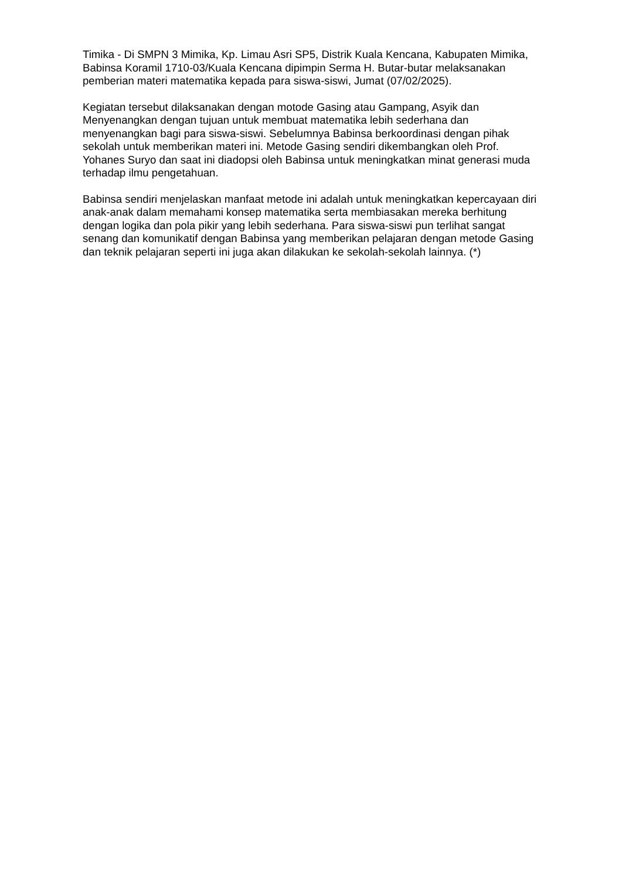Timika - Di SMPN 3 Mimika, Kp. Limau Asri SP5, Distrik Kuala Kencana, Kabupaten Mimika, Babinsa Koramil 1710-03/Kuala Kencana dipimpin Serma H. Butar-butar melaksanakan pemberian materi matematika kepada para siswa-siswi, Jumat (07/02/2025).
Kegiatan tersebut dilaksanakan dengan motode Gasing atau Gampang, Asyik dan Menyenangkan dengan tujuan untuk membuat matematika lebih sederhana dan menyenangkan bagi para siswa-siswi. Sebelumnya Babinsa berkoordinasi dengan pihak sekolah untuk memberikan materi ini. Metode Gasing sendiri dikembangkan oleh Prof. Yohanes Suryo dan saat ini diadopsi oleh Babinsa untuk meningkatkan minat generasi muda terhadap ilmu pengetahuan.
Babinsa sendiri menjelaskan manfaat metode ini adalah untuk meningkatkan kepercayaan diri anak-anak dalam memahami konsep matematika serta membiasakan mereka berhitung dengan logika dan pola pikir yang lebih sederhana. Para siswa-siswi pun terlihat sangat senang dan komunikatif dengan Babinsa yang memberikan pelajaran dengan metode Gasing dan teknik pelajaran seperti ini juga akan dilakukan ke sekolah-sekolah lainnya. (*)